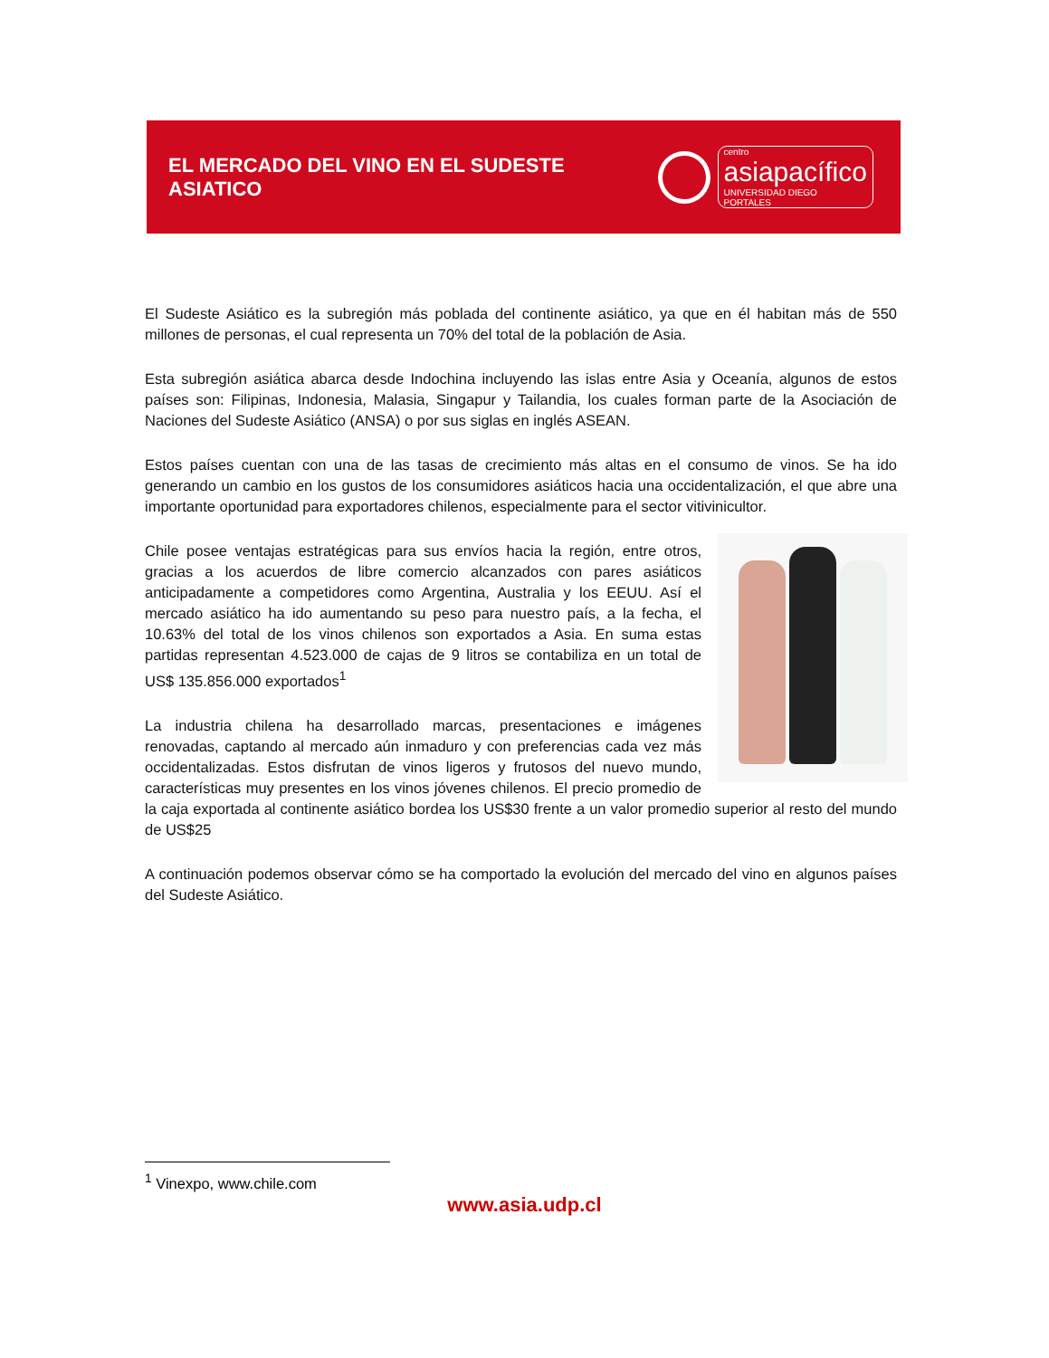EL MERCADO DEL VINO EN EL SUDESTE ASIATICO
centro
asiapacífico
UNIVERSIDAD DIEGO PORTALES
El Sudeste Asiático es la subregión más poblada del continente asiático, ya que en él habitan más de 550 millones de personas, el cual representa un 70% del total de la población de Asia.
Esta subregión asiática abarca desde Indochina incluyendo las islas entre Asia y Oceanía, algunos de estos países son: Filipinas, Indonesia, Malasia, Singapur y Tailandia, los cuales forman parte de la Asociación de Naciones del Sudeste Asiático (ANSA) o por sus siglas en inglés ASEAN.
Estos países cuentan con una de las tasas de crecimiento más altas en el consumo de vinos. Se ha ido generando un cambio en los gustos de los consumidores asiáticos hacia una occidentalización, el que abre una importante oportunidad para exportadores chilenos, especialmente para el sector vitivinicultor.
Chile posee ventajas estratégicas para sus envíos hacia la región, entre otros, gracias a los acuerdos de libre comercio alcanzados con pares asiáticos anticipadamente a competidores como Argentina, Australia y los EEUU. Así el mercado asiático ha ido aumentando su peso para nuestro país, a la fecha, el 10.63% del total de los vinos chilenos son exportados a Asia. En suma estas partidas representan 4.523.000 de cajas de 9 litros se contabiliza en un total de US$ 135.856.000 exportados<sup>1</sup>
La industria chilena ha desarrollado marcas, presentaciones e imágenes renovadas, captando al mercado aún inmaduro y con preferencias cada vez más occidentalizadas. Estos disfrutan de vinos ligeros y frutosos del nuevo mundo, características muy presentes en los vinos jóvenes chilenos. El precio promedio de la caja exportada al continente asiático bordea los US$30 frente a un valor promedio superior al resto del mundo de US$25
A continuación podemos observar cómo se ha comportado la evolución del mercado del vino en algunos países del Sudeste Asiático.
<sup>1</sup> Vinexpo, www.chile.com
www.asia.udp.cl